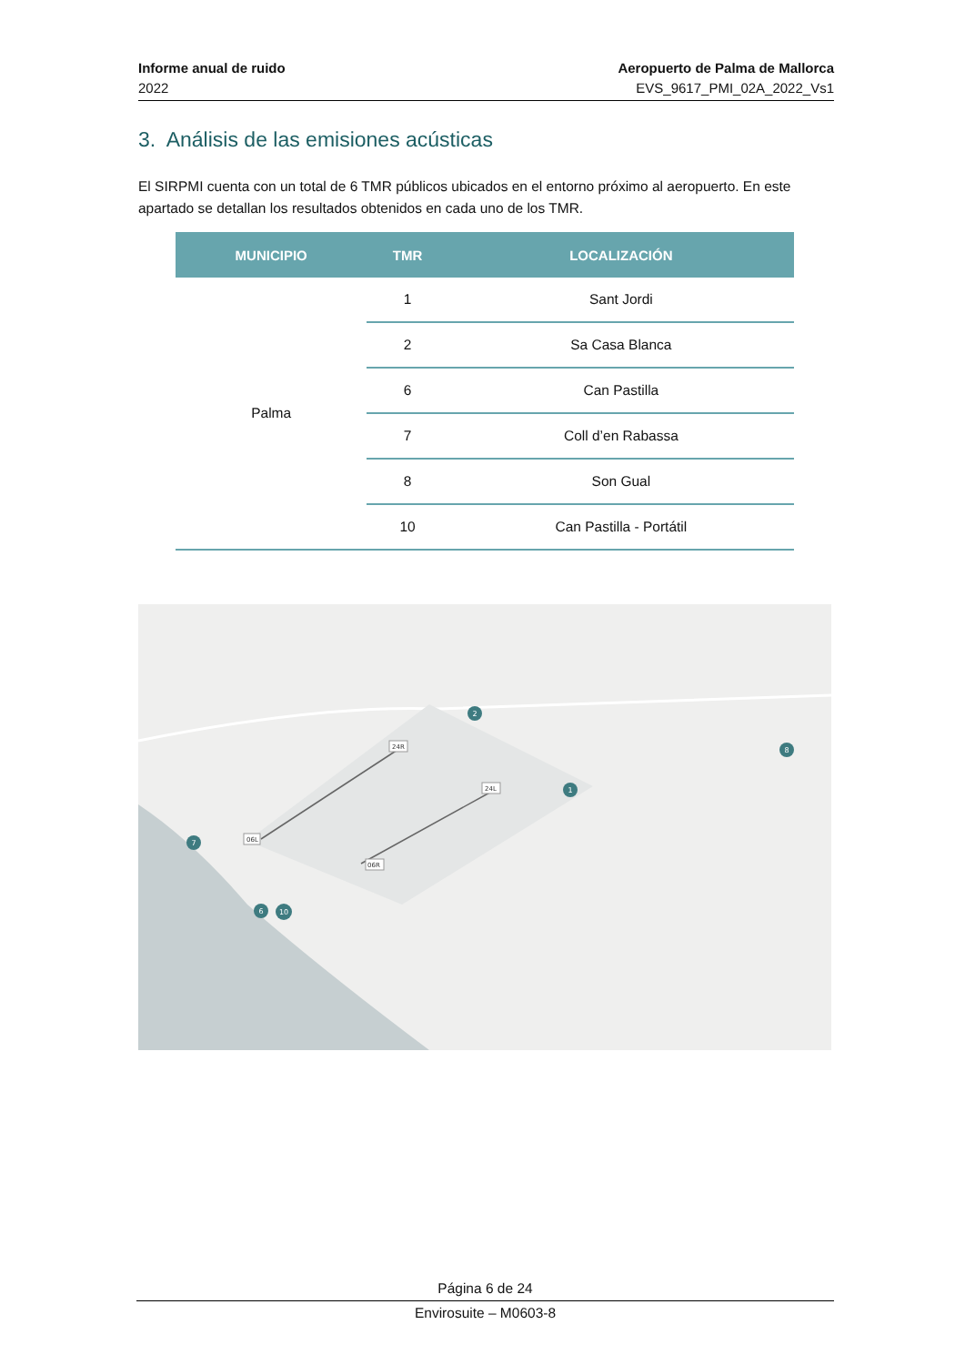Informe anual de ruido
2022
Aeropuerto de Palma de Mallorca
EVS_9617_PMI_02A_2022_Vs1
3. Análisis de las emisiones acústicas
El SIRPMI cuenta con un total de 6 TMR públicos ubicados en el entorno próximo al aeropuerto. En este apartado se detallan los resultados obtenidos en cada uno de los TMR.
| MUNICIPIO | TMR | LOCALIZACIÓN |
| --- | --- | --- |
| Palma | 1 | Sant Jordi |
| | 2 | Sa Casa Blanca |
| | 6 | Can Pastilla |
| | 7 | Coll d’en Rabassa |
| | 8 | Son Gual |
| | 10 | Can Pastilla - Portátil |
24R
06L
24L
06R
2
1
7
6
10
8
Página 6 de 24
Envirosuite – M0603-8